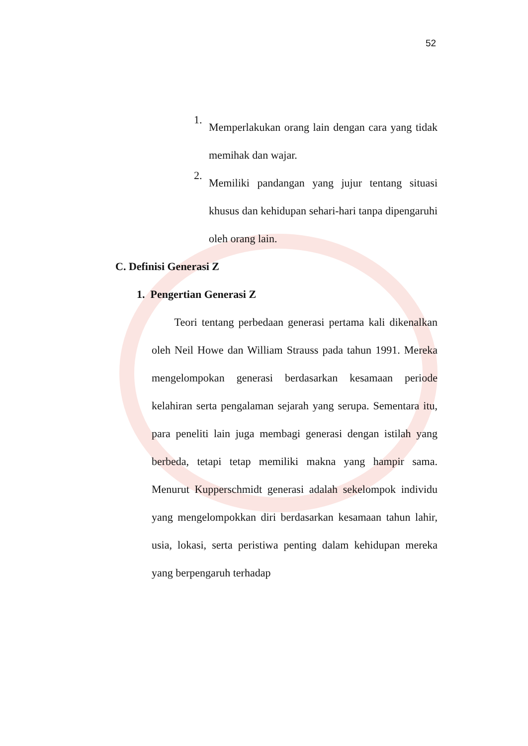52
1.
Memperlakukan orang lain dengan cara yang tidak memihak dan wajar.
2.
Memiliki pandangan yang jujur tentang situasi khusus dan kehidupan sehari-hari tanpa dipengaruhi oleh orang lain.
C. Definisi Generasi Z
1. Pengertian Generasi Z
Teori tentang perbedaan generasi pertama kali dikenalkan oleh Neil Howe dan William Strauss pada tahun 1991. Mereka mengelompokan generasi berdasarkan kesamaan periode kelahiran serta pengalaman sejarah yang serupa. Sementara itu, para peneliti lain juga membagi generasi dengan istilah yang berbeda, tetapi tetap memiliki makna yang hampir sama. Menurut Kupperschmidt generasi adalah sekelompok individu yang mengelompokkan diri berdasarkan kesamaan tahun lahir, usia, lokasi, serta peristiwa penting dalam kehidupan mereka yang berpengaruh terhadap